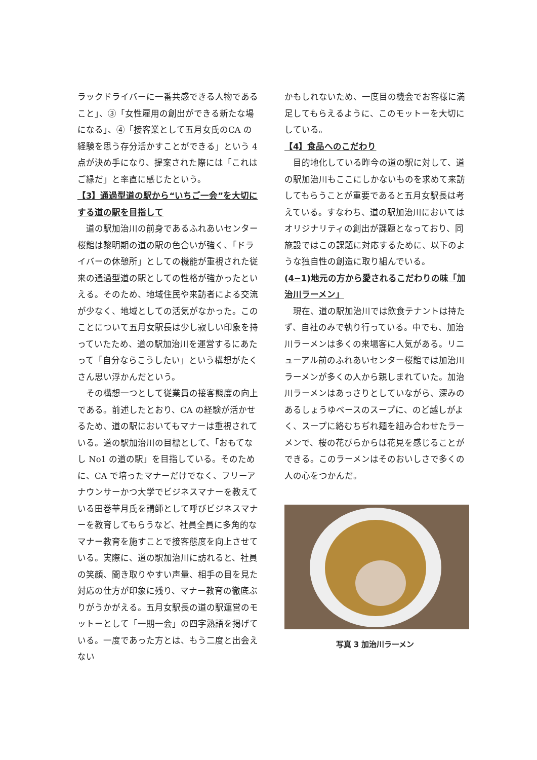ラックドライバーに一番共感できる人物であること」、③「女性雇用の創出ができる新たな場になる」、④「接客業として五月女氏のCA の経験を思う存分活かすことができる」という 4 点が決め手になり、提案された際には「これはご縁だ」と率直に感じたという。
【3】通過型道の駅から“いちご一会”を大切にする道の駅を目指して
道の駅加治川の前身であるふれあいセンター桜館は黎明期の道の駅の色合いが強く、「ドライバーの休憩所」としての機能が重視された従来の通過型道の駅としての性格が強かったといえる。そのため、地域住民や来訪者による交流が少なく、地域としての活気がなかった。このことについて五月女駅長は少し寂しい印象を持っていたため、道の駅加治川を運営するにあたって「自分ならこうしたい」という構想がたくさん思い浮かんだという。
その構想一つとして従業員の接客態度の向上である。前述したとおり、CA の経験が活かせるため、道の駅においてもマナーは重視されている。道の駅加治川の目標として、「おもてなし No1 の道の駅」を目指している。そのために、CA で培ったマナーだけでなく、フリーアナウンサーかつ大学でビジネスマナーを教えている田巻華月氏を講師として呼びビジネスマナーを教育してもらうなど、社員全員に多角的なマナー教育を施すことで接客態度を向上させている。実際に、道の駅加治川に訪れると、社員の笑顔、聞き取りやすい声量、相手の目を見た対応の仕方が印象に残り、マナー教育の徹底ぶりがうかがえる。五月女駅長の道の駅運営のモットーとして「一期一会」の四字熟語を掲げている。一度であった方とは、もう二度と出会えない
かもしれないため、一度目の機会でお客様に満足してもらえるように、このモットーを大切にしている。
【4】食品へのこだわり
目的地化している昨今の道の駅に対して、道の駅加治川もここにしかないものを求めて来訪してもらうことが重要であると五月女駅長は考えている。すなわち、道の駅加治川においてはオリジナリティの創出が課題となっており、同施設ではこの課題に対応するために、以下のような独自性の創造に取り組んでいる。
(4−1)地元の方から愛されるこだわりの味「加治川ラーメン」
現在、道の駅加治川では飲食テナントは持たず、自社のみで執り行っている。中でも、加治川ラーメンは多くの来場客に人気がある。リニューアル前のふれあいセンター桜館では加治川ラーメンが多くの人から親しまれていた。加治川ラーメンはあっさりとしていながら、深みのあるしょうゆベースのスープに、のど越しがよく、スープに絡むちぢれ麺を組み合わせたラーメンで、桜の花びらからは花見を感じることができる。このラーメンはそのおいしさで多くの人の心をつかんだ。
写真 3 加治川ラーメン